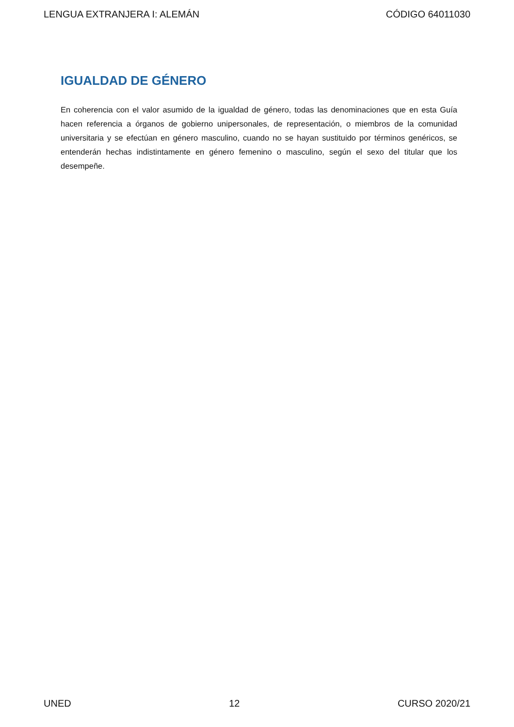LENGUA EXTRANJERA I: ALEMÁN CÓDIGO 64011030
IGUALDAD DE GÉNERO
En coherencia con el valor asumido de la igualdad de género, todas las denominaciones que en esta Guía hacen referencia a órganos de gobierno unipersonales, de representación, o miembros de la comunidad universitaria y se efectúan en género masculino, cuando no se hayan sustituido por términos genéricos, se entenderán hechas indistintamente en género femenino o masculino, según el sexo del titular que los desempeñe.
UNED 12 CURSO 2020/21